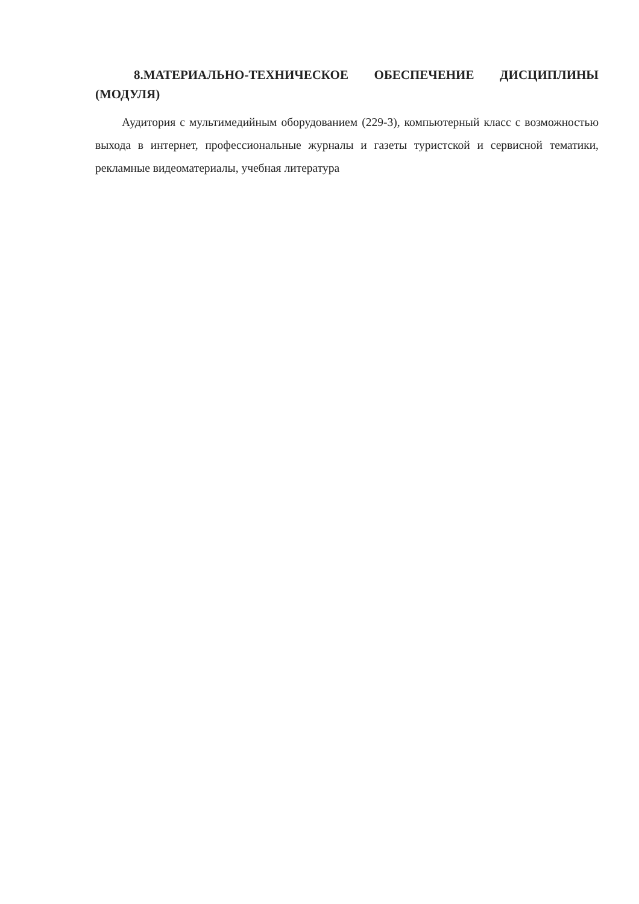8.МАТЕРИАЛЬНО-ТЕХНИЧЕСКОЕ ОБЕСПЕЧЕНИЕ ДИСЦИПЛИНЫ (МОДУЛЯ)
Аудитория с мультимедийным оборудованием (229-3), компьютерный класс с возможностью выхода в интернет, профессиональные журналы и газеты туристской и сервисной тематики, рекламные видеоматериалы, учебная литература